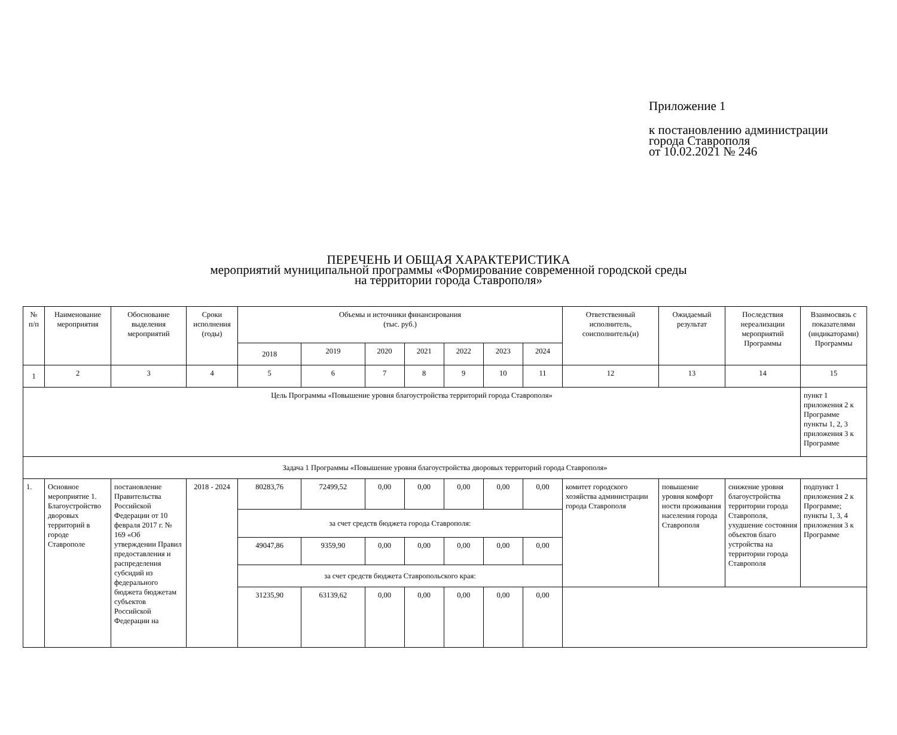Приложение 1
к постановлению администрации
города Ставрополя
от 10.02.2021 № 246
ПЕРЕЧЕНЬ И ОБЩАЯ ХАРАКТЕРИСТИКА
мероприятий муниципальной программы «Формирование современной городской среды
на территории города Ставрополя»
| № п/п | Наименование мероприятия | Обоснование выделения мероприятий | Сроки исполнения (годы) | Объемы и источники финансирования (тыс. руб.) | | | | | | | Ответственный исполнитель, соисполнитель(и) | Ожидаемый результат | Последствия нереализации мероприятий Программы | Взаимосвязь с показателями (индикаторами) Программы |
| --- | --- | --- | --- | --- | --- | --- | --- | --- | --- | --- | --- | --- | --- | --- |
| | | | | 2018 | 2019 | 2020 | 2021 | 2022 | 2023 | 2024 | | | | |
| 1 | 2 | 3 | 4 | 5 | 6 | 7 | 8 | 9 | 10 | 11 | 12 | 13 | 14 | 15 |
| Цель Программы «Повышение уровня благоустройства территорий города Ставрополя» | | | | | | | | | | | | | | пункт 1 приложения 2 к Программе пункты 1, 2, 3 приложения 3 к Программе |
| Задача 1 Программы «Повышение уровня благоустройства дворовых территорий города Ставрополя» | | | | | | | | | | | | | | |
| 1. | Основное мероприятие 1. Благоустройство дворовых территорий в городе Ставрополе | постановление Правительства Российской Федерации от 10 февраля 2017 г. № 169 «Об утверждении Правил предоставления и распределения субсидий из федерального бюджета бюджетам субъектов Российской Федерации на | 2018 - 2024 | 80283,76 | 72499,52 | 0,00 | 0,00 | 0,00 | 0,00 | 0,00 | комитет городского хозяйства администрации города Ставрополя | повышение уровня комфорт ности проживания населения города Ставрополя | снижение уровня благоустройства территории города Ставрополя, ухудшение состояния объектов благо устройства на территории города Ставрополя | подпункт 1 приложения 2 к Программе; пункты 1, 3, 4 приложения 3 к Программе |
| | | | | за счет средств бюджета города Ставрополя: | | | | | | | | | | |
| | | | | 49047,86 | 9359,90 | 0,00 | 0,00 | 0,00 | 0,00 | 0,00 | | | | |
| | | | | за счет средств бюджета Ставропольского края: | | | | | | | | | | |
| | | | | 31235,90 | 63139,62 | 0,00 | 0,00 | 0,00 | 0,00 | 0,00 | | | | |